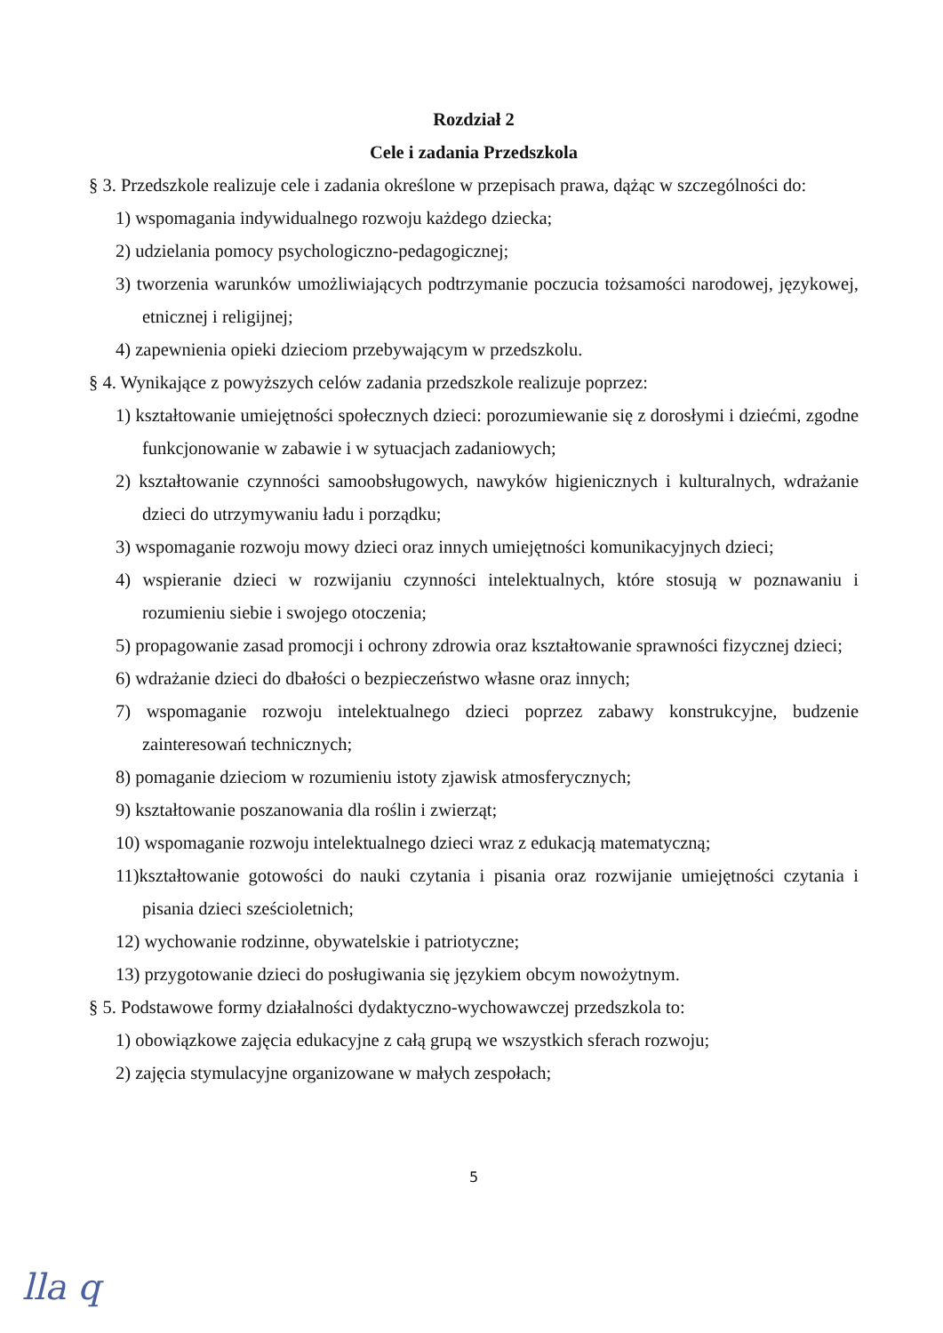Rozdział 2
Cele i zadania Przedszkola
§ 3. Przedszkole realizuje cele i zadania określone w przepisach prawa, dążąc w szczególności do:
1) wspomagania indywidualnego rozwoju każdego dziecka;
2) udzielania pomocy psychologiczno-pedagogicznej;
3) tworzenia warunków umożliwiających podtrzymanie poczucia tożsamości narodowej, językowej, etnicznej i religijnej;
4) zapewnienia opieki dzieciom przebywającym w przedszkolu.
§ 4. Wynikające z powyższych celów zadania przedszkole realizuje poprzez:
1) kształtowanie umiejętności społecznych dzieci: porozumiewanie się z dorosłymi i dziećmi, zgodne funkcjonowanie w zabawie i w sytuacjach zadaniowych;
2) kształtowanie czynności samoobsługowych, nawyków higienicznych i kulturalnych, wdrażanie dzieci do utrzymywaniu ładu i porządku;
3) wspomaganie rozwoju mowy dzieci oraz innych umiejętności komunikacyjnych dzieci;
4) wspieranie dzieci w rozwijaniu czynności intelektualnych, które stosują w poznawaniu i rozumieniu siebie i swojego otoczenia;
5) propagowanie zasad promocji i ochrony zdrowia oraz kształtowanie sprawności fizycznej dzieci;
6) wdrażanie dzieci do dbałości o bezpieczeństwo własne oraz innych;
7) wspomaganie rozwoju intelektualnego dzieci poprzez zabawy konstrukcyjne, budzenie zainteresowań technicznych;
8) pomaganie dzieciom w rozumieniu istoty zjawisk atmosferycznych;
9) kształtowanie poszanowania dla roślin i zwierząt;
10) wspomaganie rozwoju intelektualnego dzieci wraz z edukacją matematyczną;
11)kształtowanie gotowości do nauki czytania i pisania oraz rozwijanie umiejętności czytania i pisania dzieci sześcioletnich;
12) wychowanie rodzinne, obywatelskie i patriotyczne;
13) przygotowanie dzieci do posługiwania się językiem obcym nowożytnym.
§ 5. Podstawowe formy działalności dydaktyczno-wychowawczej przedszkola to:
1) obowiązkowe zajęcia edukacyjne z całą grupą we wszystkich sferach rozwoju;
2) zajęcia stymulacyjne organizowane w małych zespołach;
5
lla q